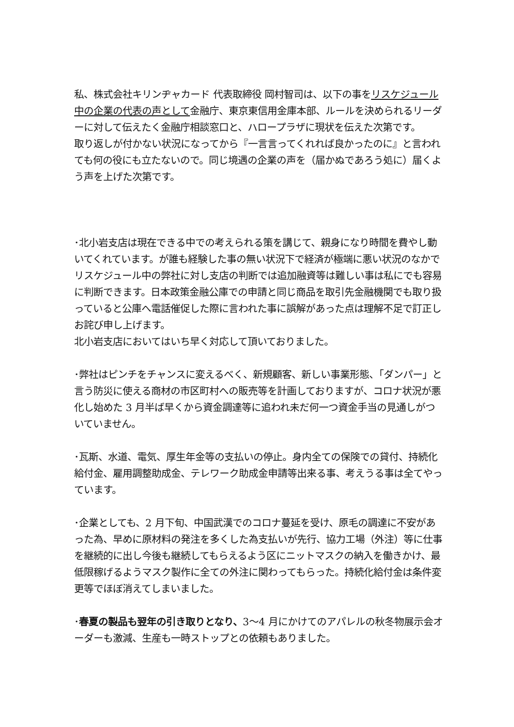私、株式会社キリンヂャカード 代表取締役 岡村智司は、以下の事をリスケジュール中の企業の代表の声として金融庁、東京東信用金庫本部、ルールを決められるリーダーに対して伝えたく金融庁相談窓口と、ハロープラザに現状を伝えた次第です。
取り返しが付かない状況になってから『一言言ってくれれば良かったのに』と言われても何の役にも立たないので。同じ境遇の企業の声を（届かぬであろう処に）届くよう声を上げた次第です。
･北小岩支店は現在できる中での考えられる策を講じて、親身になり時間を費やし動いてくれています。が誰も経験した事の無い状況下で経済が極端に悪い状況のなかでリスケジュール中の弊社に対し支店の判断では追加融資等は難しい事は私にでも容易に判断できます。日本政策金融公庫での申請と同じ商品を取引先金融機関でも取り扱っていると公庫へ電話催促した際に言われた事に誤解があった点は理解不足で訂正しお詫び申し上げます。
北小岩支店においてはいち早く対応して頂いておりました。
･弊社はピンチをチャンスに変えるべく、新規顧客、新しい事業形態、「ダンパー」と言う防災に使える商材の市区町村への販売等を計画しておりますが、コロナ状況が悪化し始めた 3 月半ば早くから資金調達等に追われ未だ何一つ資金手当の見通しがついていません。
･瓦斯、水道、電気、厚生年金等の支払いの停止。身内全ての保険での貸付、持続化給付金、雇用調整助成金、テレワーク助成金申請等出来る事、考えうる事は全てやっています。
･企業としても、2 月下旬、中国武漢でのコロナ蔓延を受け、原毛の調達に不安があった為、早めに原材料の発注を多くした為支払いが先行、協力工場（外注）等に仕事を継続的に出し今後も継続してもらえるよう区にニットマスクの納入を働きかけ、最低限稼げるようマスク製作に全ての外注に関わってもらった。持続化給付金は条件変更等でほぼ消えてしまいました。
･春夏の製品も翌年の引き取りとなり、3〜4 月にかけてのアパレルの秋冬物展示会オーダーも激減、生産も一時ストップとの依頼もありました。